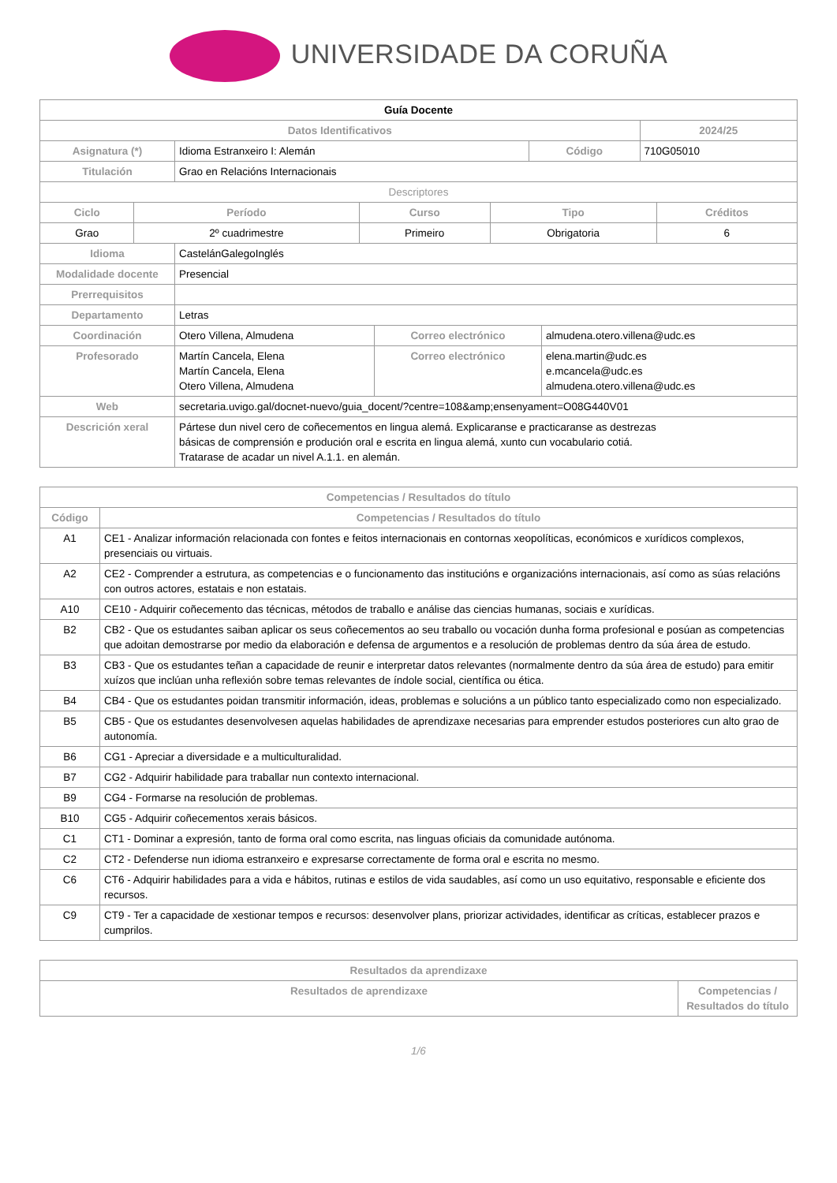UNIVERSIDADE DA CORUÑA
| Guía Docente | | | |
| --- | --- | --- | --- |
| Datos Identificativos | | | 2024/25 |
| Asignatura (*) | Idioma Estranxeiro I: Alemán | Código | 710G05010 |
| Titulación | Grao en Relacións Internacionais | | |
| Descriptores | | | | |
| Ciclo | Período | Curso | Tipo | Créditos |
| Grao | 2º cuadrimestre | Primeiro | Obrigatoria | 6 |
| Idioma | CastelánGalegoInglés | | |
| Modalidade docente | Presencial | | |
| Prerrequisitos | | | |
| Departamento | Letras | | |
| Coordinación | Otero Villena, Almudena | Correo electrónico | almudena.otero.villena@udc.es |
| Profesorado | Martín Cancela, Elena Martín Cancela, Elena Otero Villena, Almudena | Correo electrónico | elena.martin@udc.es e.mcancela@udc.es almudena.otero.villena@udc.es |
| Web | secretaria.uvigo.gal/docnet-nuevo/guia_docent/?centre=108&amp;ensenyament=O08G440V01 | | |
| Descrición xeral | Pártese dun nivel cero de coñecementos en lingua alemá. Explicaranse e practicaranse as destrezas básicas de comprensión e produción oral e escrita en lingua alemá, xunto cun vocabulario cotiá. Tratarase de acadar un nivel A.1.1. en alemán. | | |
| Competencias / Resultados do título | |
| --- | --- |
| Código | Competencias / Resultados do título |
| A1 | CE1 - Analizar información relacionada con fontes e feitos internacionais en contornas xeopolíticas, económicos e xurídicos complexos, presenciais ou virtuais. |
| A2 | CE2 - Comprender a estrutura, as competencias e o funcionamento das institucións e organizacións internacionais, así como as súas relacións con outros actores, estatais e non estatais. |
| A10 | CE10 - Adquirir coñecemento das técnicas, métodos de traballo e análise das ciencias humanas, sociais e xurídicas. |
| B2 | CB2 - Que os estudantes saiban aplicar os seus coñecementos ao seu traballo ou vocación dunha forma profesional e posúan as competencias que adoitan demostrarse por medio da elaboración e defensa de argumentos e a resolución de problemas dentro da súa área de estudo. |
| B3 | CB3 - Que os estudantes teñan a capacidade de reunir e interpretar datos relevantes (normalmente dentro da súa área de estudo) para emitir xuízos que inclúan unha reflexión sobre temas relevantes de índole social, científica ou ética. |
| B4 | CB4 - Que os estudantes poidan transmitir información, ideas, problemas e solucións a un público tanto especializado como non especializado. |
| B5 | CB5 - Que os estudantes desenvolvesen aquelas habilidades de aprendizaxe necesarias para emprender estudos posteriores cun alto grao de autonomía. |
| B6 | CG1 - Apreciar a diversidade e a multiculturalidad. |
| B7 | CG2 - Adquirir habilidade para traballar nun contexto internacional. |
| B9 | CG4 - Formarse na resolución de problemas. |
| B10 | CG5 - Adquirir coñecementos xerais básicos. |
| C1 | CT1 - Dominar a expresión, tanto de forma oral como escrita, nas linguas oficiais da comunidade autónoma. |
| C2 | CT2 - Defenderse nun idioma estranxeiro e expresarse correctamente de forma oral e escrita no mesmo. |
| C6 | CT6 - Adquirir habilidades para a vida e hábitos, rutinas e estilos de vida saudables, así como un uso equitativo, responsable e eficiente dos recursos. |
| C9 | CT9 - Ter a capacidade de xestionar tempos e recursos: desenvolver plans, priorizar actividades, identificar as críticas, establecer prazos e cumprilos. |
| Resultados da aprendizaxe | |
| --- | --- |
| Resultados de aprendizaxe | Competencias / Resultados do título |
1/6